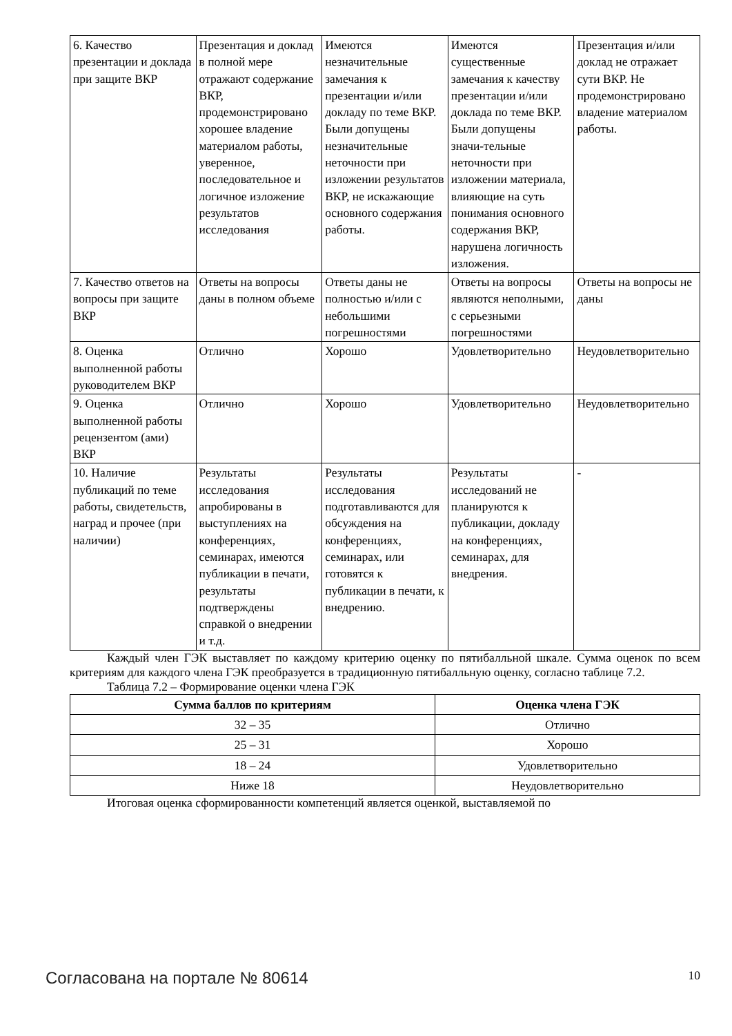| 6. Качество презентации и доклада при защите ВКР | Презентация и доклад в полной мере отражают содержание ВКР, продемонстрировано хорошее владение материалом работы, уверенное, последовательное и логичное изложение результатов исследования | Имеются незначительные замечания к презентации и/или докладу по теме ВКР. Были допущены незначительные неточности при изложении результатов ВКР, не искажающие основного содержания работы. | Имеются существенные замечания к качеству презентации и/или доклада по теме ВКР. Были допущены значи-тельные неточности при изложении материала, влияющие на суть понимания основного содержания ВКР, нарушена логичность изложения. | Презентация и/или доклад не отражает сути ВКР. Не продемонстрировано владение материалом работы. |
| 7. Качество ответов на вопросы при защите ВКР | Ответы на вопросы даны в полном объеме | Ответы даны не полностью и/или с небольшими погрешностями | Ответы на вопросы являются неполными, с серьезными погрешностями | Ответы на вопросы не даны |
| 8. Оценка выполненной работы руководителем ВКР | Отлично | Хорошо | Удовлетворительно | Неудовлетворительно |
| 9. Оценка выполненной работы рецензентом (ами) ВКР | Отлично | Хорошо | Удовлетворительно | Неудовлетворительно |
| 10. Наличие публикаций по теме работы, свидетельств, наград и прочее (при наличии) | Результаты исследования апробированы в выступлениях на конференциях, семинарах, имеются публикации в печати, результаты подтверждены справкой о внедрении и т.д. | Результаты исследования подготавливаются для обсуждения на конференциях, семинарах, или готовятся к публикации в печати, к внедрению. | Результаты исследований не планируются к публикации, докладу на конференциях, семинарах, для внедрения. | - |
Каждый член ГЭК выставляет по каждому критерию оценку по пятибалльной шкале. Сумма оценок по всем критериям для каждого члена ГЭК преобразуется в традиционную пятибалльную оценку, согласно таблице 7.2.
Таблица 7.2 – Формирование оценки члена ГЭК
| Сумма баллов по критериям | Оценка члена ГЭК |
| --- | --- |
| 32 – 35 | Отлично |
| 25 – 31 | Хорошо |
| 18 – 24 | Удовлетворительно |
| Ниже 18 | Неудовлетворительно |
Итоговая оценка сформированности компетенций является оценкой, выставляемой по
Согласована на портале № 80614 10